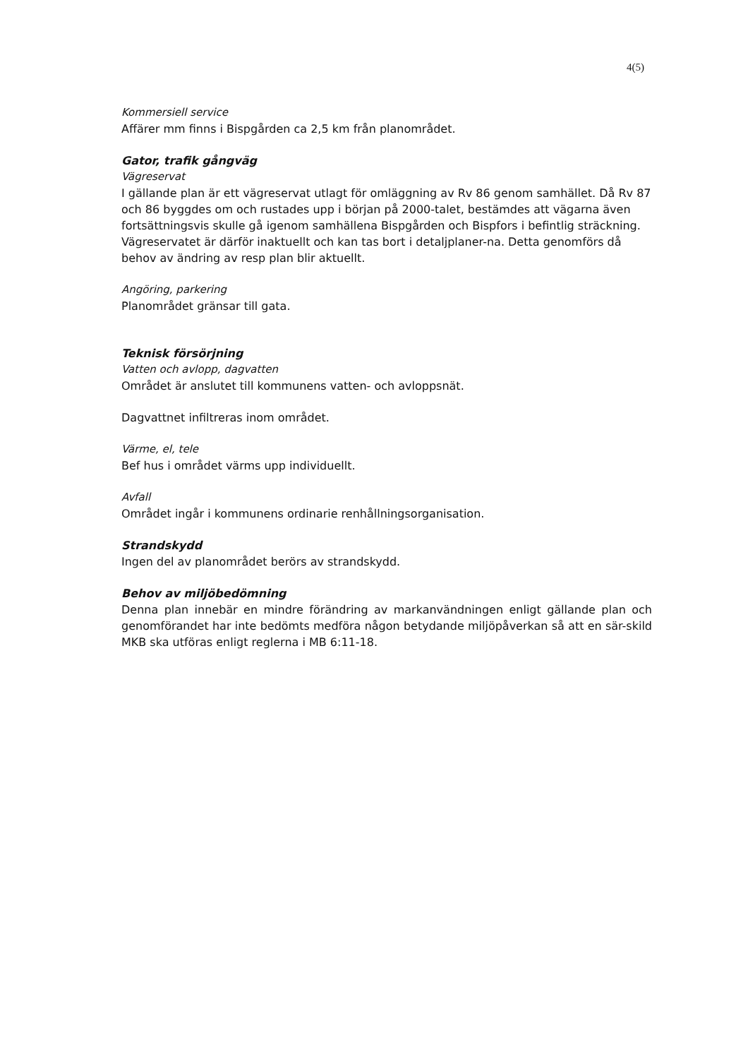4(5)
Kommersiell service
Affärer mm finns i Bispgården ca 2,5 km från planområdet.
Gator, trafik gångväg
Vägreservat
I gällande plan är ett vägreservat utlagt för omläggning av Rv 86 genom samhället. Då Rv 87 och 86 byggdes om och rustades upp i början på 2000-talet, bestämdes att vägarna även fortsättningsvis skulle gå igenom samhällena Bispgården och Bispfors i befintlig sträckning. Vägreservatet är därför inaktuellt och kan tas bort i detaljplaner-na. Detta genomförs då behov av ändring av resp plan blir aktuellt.
Angöring, parkering
Planområdet gränsar till gata.
Teknisk försörjning
Vatten och avlopp, dagvatten
Området är anslutet till kommunens vatten- och avloppsnät.
Dagvattnet infiltreras inom området.
Värme, el, tele
Bef hus i området värms upp individuellt.
Avfall
Området ingår i kommunens ordinarie renhållningsorganisation.
Strandskydd
Ingen del av planområdet berörs av strandskydd.
Behov av miljöbedömning
Denna plan innebär en mindre förändring av markanvändningen enligt gällande plan och genomförandet har inte bedömts medföra någon betydande miljöpåverkan så att en sär-skild MKB ska utföras enligt reglerna i MB 6:11-18.